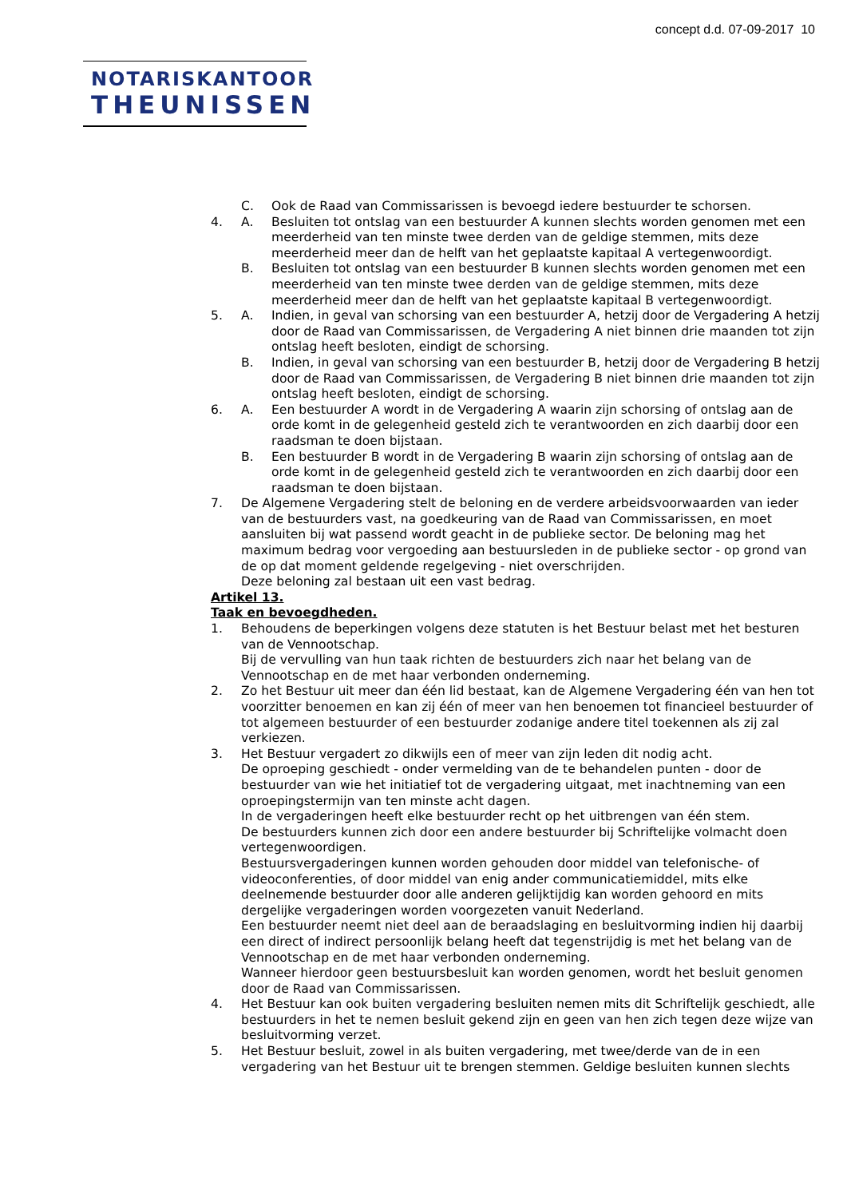concept d.d. 07-09-2017 10
NOTARISKANTOOR
THEUNISSEN
C. Ook de Raad van Commissarissen is bevoegd iedere bestuurder te schorsen.
4. A. Besluiten tot ontslag van een bestuurder A kunnen slechts worden genomen met een meerderheid van ten minste twee derden van de geldige stemmen, mits deze meerderheid meer dan de helft van het geplaatste kapitaal A vertegenwoordigt.
B. Besluiten tot ontslag van een bestuurder B kunnen slechts worden genomen met een meerderheid van ten minste twee derden van de geldige stemmen, mits deze meerderheid meer dan de helft van het geplaatste kapitaal B vertegenwoordigt.
5. A. Indien, in geval van schorsing van een bestuurder A, hetzij door de Vergadering A hetzij door de Raad van Commissarissen, de Vergadering A niet binnen drie maanden tot zijn ontslag heeft besloten, eindigt de schorsing.
B. Indien, in geval van schorsing van een bestuurder B, hetzij door de Vergadering B hetzij door de Raad van Commissarissen, de Vergadering B niet binnen drie maanden tot zijn ontslag heeft besloten, eindigt de schorsing.
6. A. Een bestuurder A wordt in de Vergadering A waarin zijn schorsing of ontslag aan de orde komt in de gelegenheid gesteld zich te verantwoorden en zich daarbij door een raadsman te doen bijstaan.
B. Een bestuurder B wordt in de Vergadering B waarin zijn schorsing of ontslag aan de orde komt in de gelegenheid gesteld zich te verantwoorden en zich daarbij door een raadsman te doen bijstaan.
7. De Algemene Vergadering stelt de beloning en de verdere arbeidsvoorwaarden van ieder van de bestuurders vast, na goedkeuring van de Raad van Commissarissen, en moet aansluiten bij wat passend wordt geacht in de publieke sector. De beloning mag het maximum bedrag voor vergoeding aan bestuursleden in de publieke sector - op grond van de op dat moment geldende regelgeving - niet overschrijden.
Deze beloning zal bestaan uit een vast bedrag.
Artikel 13.
Taak en bevoegdheden.
1. Behoudens de beperkingen volgens deze statuten is het Bestuur belast met het besturen van de Vennootschap.
Bij de vervulling van hun taak richten de bestuurders zich naar het belang van de Vennootschap en de met haar verbonden onderneming.
2. Zo het Bestuur uit meer dan één lid bestaat, kan de Algemene Vergadering één van hen tot voorzitter benoemen en kan zij één of meer van hen benoemen tot financieel bestuurder of tot algemeen bestuurder of een bestuurder zodanige andere titel toekennen als zij zal verkiezen.
3. Het Bestuur vergadert zo dikwijls een of meer van zijn leden dit nodig acht.
De oproeping geschiedt - onder vermelding van de te behandelen punten - door de bestuurder van wie het initiatief tot de vergadering uitgaat, met inachtneming van een oproepingstermijn van ten minste acht dagen.
In de vergaderingen heeft elke bestuurder recht op het uitbrengen van één stem.
De bestuurders kunnen zich door een andere bestuurder bij Schriftelijke volmacht doen vertegenwoordigen.
Bestuursvergaderingen kunnen worden gehouden door middel van telefonische- of videoconferenties, of door middel van enig ander communicatiemiddel, mits elke deelnemende bestuurder door alle anderen gelijktijdig kan worden gehoord en mits dergelijke vergaderingen worden voorgezeten vanuit Nederland.
Een bestuurder neemt niet deel aan de beraadslaging en besluitvorming indien hij daarbij een direct of indirect persoonlijk belang heeft dat tegenstrijdig is met het belang van de Vennootschap en de met haar verbonden onderneming.
Wanneer hierdoor geen bestuursbesluit kan worden genomen, wordt het besluit genomen door de Raad van Commissarissen.
4. Het Bestuur kan ook buiten vergadering besluiten nemen mits dit Schriftelijk geschiedt, alle bestuurders in het te nemen besluit gekend zijn en geen van hen zich tegen deze wijze van besluitvorming verzet.
5. Het Bestuur besluit, zowel in als buiten vergadering, met twee/derde van de in een vergadering van het Bestuur uit te brengen stemmen. Geldige besluiten kunnen slechts